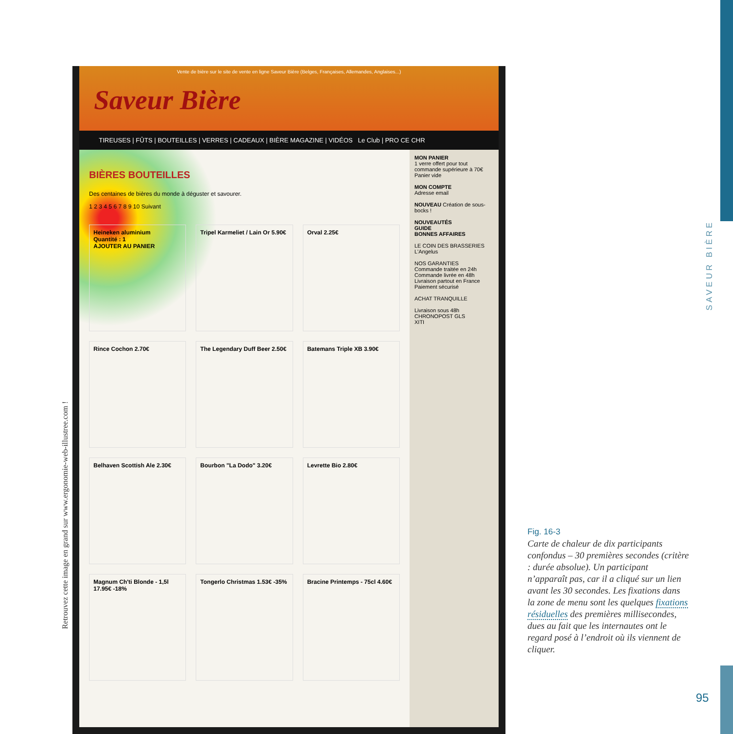SAVEUR BIÈRE
Retrouvez cette image en grand sur www.ergonomie-web-illustree.com !
Vente de bière sur le site de vente en ligne Saveur Bière (Belges, Françaises, Allemandes, Anglaises...)
Saveur Bière
TIREUSES | FÛTS | BOUTEILLES | VERRES | CADEAUX | BIÈRE MAGAZINE | VIDÉOS Le Club | PRO CE CHR
BIÈRES BOUTEILLES
Des centaines de bières du monde à déguster et savourer.
1 2 3 4 5 6 7 8 9 10 Suivant
Heineken aluminium
Quantité : 1
AJOUTER AU PANIER
Tripel Karmeliet / Lain Or 5.90€
Orval 2.25€
Rince Cochon 2.70€
The Legendary Duff Beer 2.50€
Batemans Triple XB 3.90€
Belhaven Scottish Ale 2.30€
Bourbon "La Dodo" 3.20€
Levrette Bio 2.80€
Magnum Ch'ti Blonde - 1,5l 17.95€ -18%
Tongerlo Christmas 1.53€ -35%
Bracine Printemps - 75cl 4.60€
MON PANIER
1 verre offert pour tout commande supérieure à 70€
Panier vide
MON COMPTE
Adresse email
NOUVEAU Création de sous-bocks !
NOUVEAUTÉS
GUIDE
BONNES AFFAIRES
LE COIN DES BRASSERIES
L'Angelus
NOS GARANTIES
Commande traitée en 24h
Commande livrée en 48h
Livraison partout en France
Paiement sécurisé
ACHAT TRANQUILLE
Livraison sous 48h
CHRONOPOST GLS
XITI
Fig. 16-3
Carte de chaleur de dix participants confondus – 30 premières secondes (critère : durée absolue). Un participant n’apparaît pas, car il a cliqué sur un lien avant les 30 secondes. Les fixations dans la zone de menu sont les quelques fixations résiduelles des premières millisecondes, dues au fait que les internautes ont le regard posé à l’endroit où ils viennent de cliquer.
95